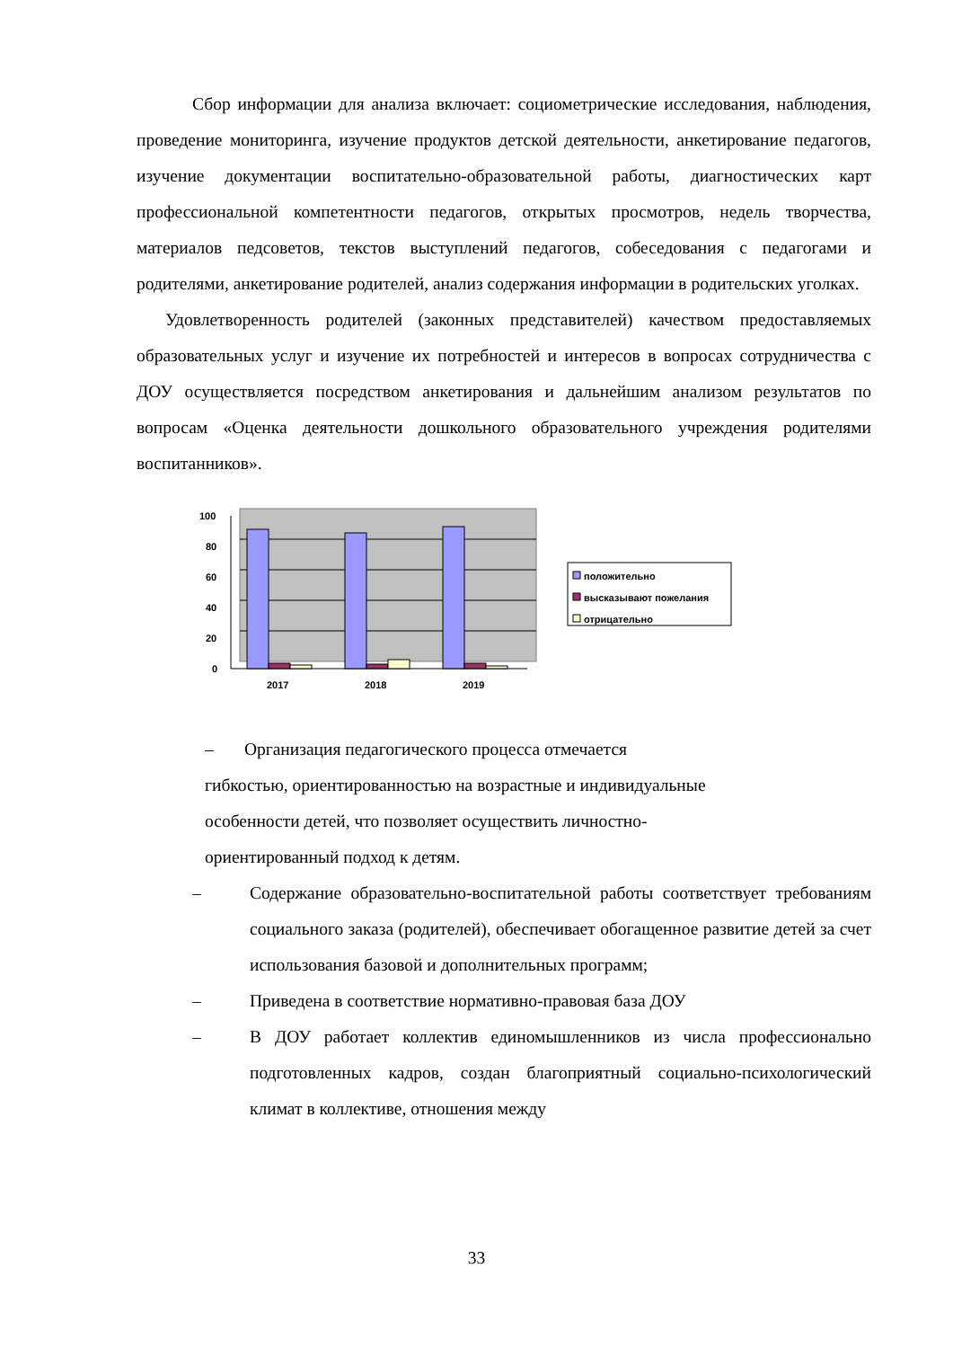Сбор информации для анализа включает: социометрические исследования, наблюдения, проведение мониторинга, изучение продуктов детской деятельности, анкетирование педагогов, изучение документации воспитательно-образовательной работы, диагностических карт профессиональной компетентности педагогов, открытых просмотров, недель творчества, материалов педсоветов, текстов выступлений педагогов, собеседования с педагогами и родителями, анкетирование родителей, анализ содержания информации в родительских уголках.
Удовлетворенность родителей (законных представителей) качеством предоставляемых образовательных услуг и изучение их потребностей и интересов в вопросах сотрудничества с ДОУ осуществляется посредством анкетирования и дальнейшим анализом результатов по вопросам «Оценка деятельности дошкольного образовательного учреждения родителями воспитанников».
100
80
60
40
20
0
2017
2018
2019
положительно
высказывают пожелания
отрицательно
– Организация педагогического процесса отмечается
гибкостью, ориентированностью на возрастные и индивидуальные
особенности детей, что позволяет осуществить личностно-
ориентированный подход к детям.
– Содержание образовательно-воспитательной работы соответствует требованиям социального заказа (родителей), обеспечивает обогащенное развитие детей за счет использования базовой и дополнительных программ;
– Приведена в соответствие нормативно-правовая база ДОУ
– В ДОУ работает коллектив единомышленников из числа профессионально подготовленных кадров, создан благоприятный социально-психологический климат в коллективе, отношения между
33